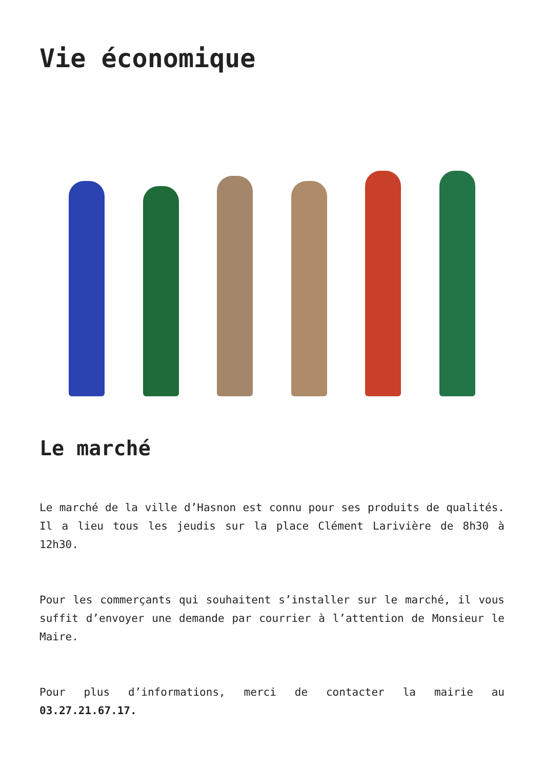Vie économique
Le marché
Le marché de la ville d’Hasnon est connu pour ses produits de qualités. Il a lieu tous les jeudis sur la place Clément Larivière de 8h30 à 12h30.
Pour les commerçants qui souhaitent s’installer sur le marché, il vous suffit d’envoyer une demande par courrier à l’attention de Monsieur le Maire.
Pour plus d’informations, merci de contacter la mairie au 03.27.21.67.17.